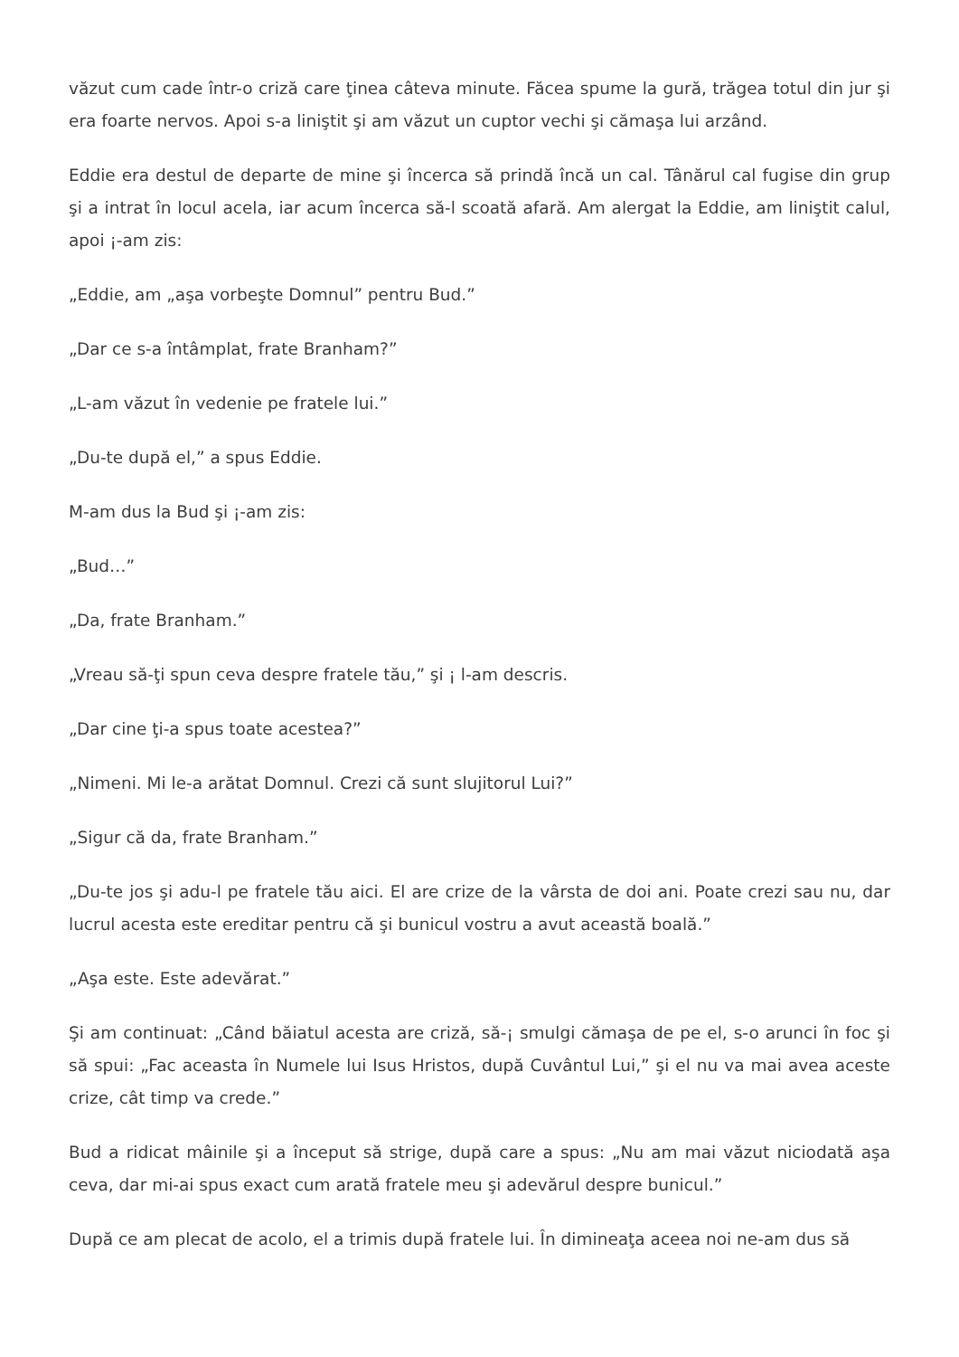văzut cum cade într-o criză care ţinea câteva minute. Făcea spume la gură, trăgea totul din jur şi era foarte nervos. Apoi s-a liniştit şi am văzut un cuptor vechi şi cămaşa lui arzând.
Eddie era destul de departe de mine şi încerca să prindă încă un cal. Tânărul cal fugise din grup şi a intrat în locul acela, iar acum încerca să-l scoată afară. Am alergat la Eddie, am liniştit calul, apoi ¡-am zis:
„Eddie, am „aşa vorbeşte Domnul” pentru Bud.”
„Dar ce s-a întâmplat, frate Branham?”
„L-am văzut în vedenie pe fratele lui.”
„Du-te după el,” a spus Eddie.
M-am dus la Bud şi ¡-am zis:
„Bud…”
„Da, frate Branham.”
„Vreau să-ţi spun ceva despre fratele tău,” şi ¡ l-am descris.
„Dar cine ţi-a spus toate acestea?”
„Nimeni. Mi le-a arătat Domnul. Crezi că sunt slujitorul Lui?”
„Sigur că da, frate Branham.”
„Du-te jos şi adu-l pe fratele tău aici. El are crize de la vârsta de doi ani. Poate crezi sau nu, dar lucrul acesta este ereditar pentru că şi bunicul vostru a avut această boală.”
„Aşa este. Este adevărat.”
Şi am continuat: „Când băiatul acesta are criză, să-¡ smulgi cămaşa de pe el, s-o arunci în foc şi să spui: „Fac aceasta în Numele lui Isus Hristos, după Cuvântul Lui,” şi el nu va mai avea aceste crize, cât timp va crede.”
Bud a ridicat mâinile şi a început să strige, după care a spus: „Nu am mai văzut niciodată aşa ceva, dar mi-ai spus exact cum arată fratele meu şi adevărul despre bunicul.”
După ce am plecat de acolo, el a trimis după fratele lui. În dimineaţa aceea noi ne-am dus să